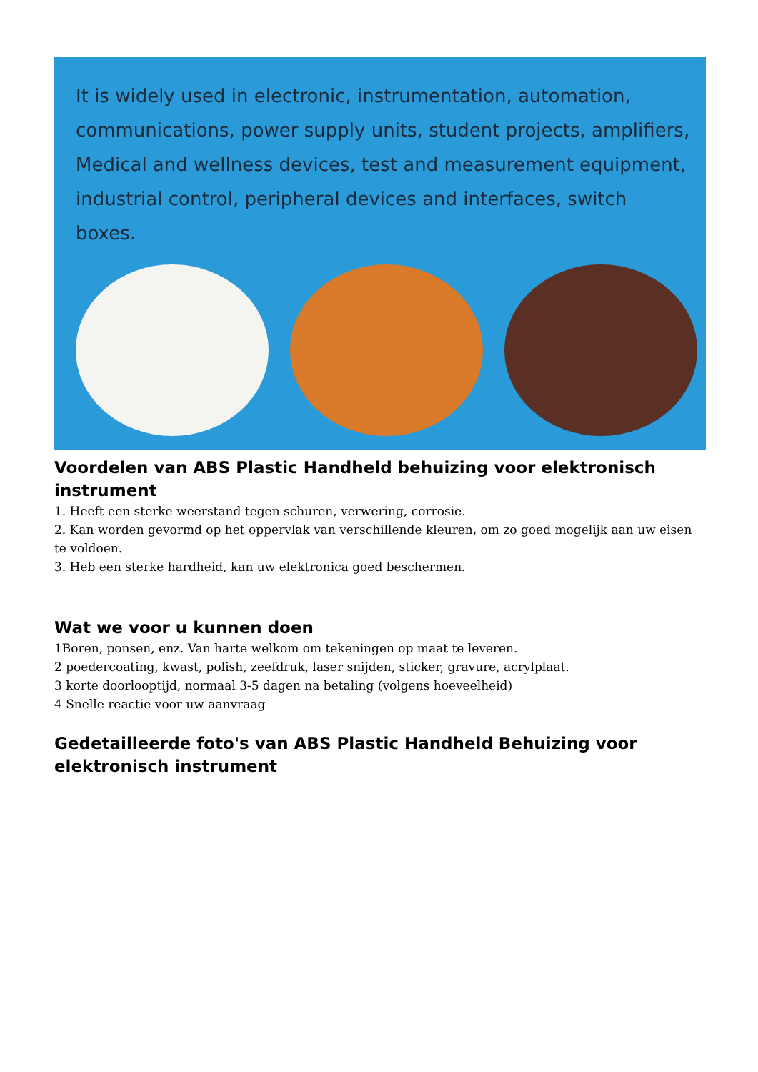It is widely used in electronic, instrumentation, automation, communications, power supply units, student projects, amplifiers, Medical and wellness devices, test and measurement equipment, industrial control, peripheral devices and interfaces, switch boxes.
Voordelen van ABS Plastic Handheld behuizing voor elektronisch instrument
1. Heeft een sterke weerstand tegen schuren, verwering, corrosie.
2. Kan worden gevormd op het oppervlak van verschillende kleuren, om zo goed mogelijk aan uw eisen te voldoen.
3. Heb een sterke hardheid, kan uw elektronica goed beschermen.
Wat we voor u kunnen doen
1Boren, ponsen, enz. Van harte welkom om tekeningen op maat te leveren.
2 poedercoating, kwast, polish, zeefdruk, laser snijden, sticker, gravure, acrylplaat.
3 korte doorlooptijd, normaal 3-5 dagen na betaling (volgens hoeveelheid)
4 Snelle reactie voor uw aanvraag
Gedetailleerde foto's van ABS Plastic Handheld Behuizing voor elektronisch instrument